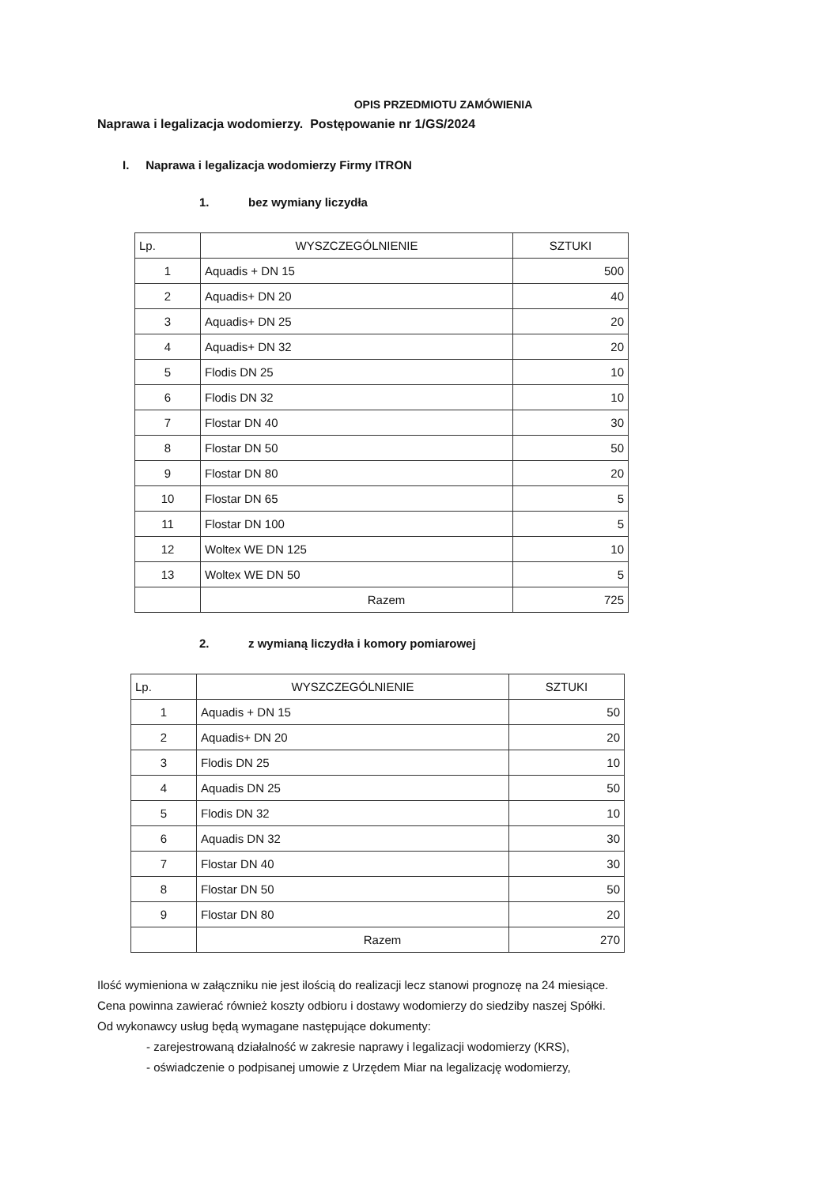OPIS PRZEDMIOTU ZAMÓWIENIA
Naprawa i legalizacja wodomierzy. Postępowanie nr 1/GS/2024
I. Naprawa i legalizacja wodomierzy Firmy ITRON
1. bez wymiany liczydła
| Lp. | WYSZCZEGÓLNIENIE | SZTUKI |
| --- | --- | --- |
| 1 | Aquadis + DN 15 | 500 |
| 2 | Aquadis+ DN 20 | 40 |
| 3 | Aquadis+ DN 25 | 20 |
| 4 | Aquadis+ DN 32 | 20 |
| 5 | Flodis DN 25 | 10 |
| 6 | Flodis DN 32 | 10 |
| 7 | Flostar DN 40 | 30 |
| 8 | Flostar DN 50 | 50 |
| 9 | Flostar DN 80 | 20 |
| 10 | Flostar DN 65 | 5 |
| 11 | Flostar DN 100 | 5 |
| 12 | Woltex WE DN 125 | 10 |
| 13 | Woltex WE DN 50 | 5 |
| | Razem | 725 |
2. z wymianą liczydła i komory pomiarowej
| Lp. | WYSZCZEGÓLNIENIE | SZTUKI |
| --- | --- | --- |
| 1 | Aquadis + DN 15 | 50 |
| 2 | Aquadis+ DN 20 | 20 |
| 3 | Flodis DN 25 | 10 |
| 4 | Aquadis DN 25 | 50 |
| 5 | Flodis DN 32 | 10 |
| 6 | Aquadis DN 32 | 30 |
| 7 | Flostar DN 40 | 30 |
| 8 | Flostar DN 50 | 50 |
| 9 | Flostar DN 80 | 20 |
| | Razem | 270 |
Ilość wymieniona w załączniku nie jest ilością do realizacji lecz stanowi prognozę na 24 miesiące.
Cena powinna zawierać również koszty odbioru i dostawy wodomierzy do siedziby naszej Spółki.
Od wykonawcy usług będą wymagane następujące dokumenty:
- zarejestrowaną działalność w zakresie naprawy i legalizacji wodomierzy (KRS),
- oświadczenie o podpisanej umowie z Urzędem Miar na legalizację wodomierzy,